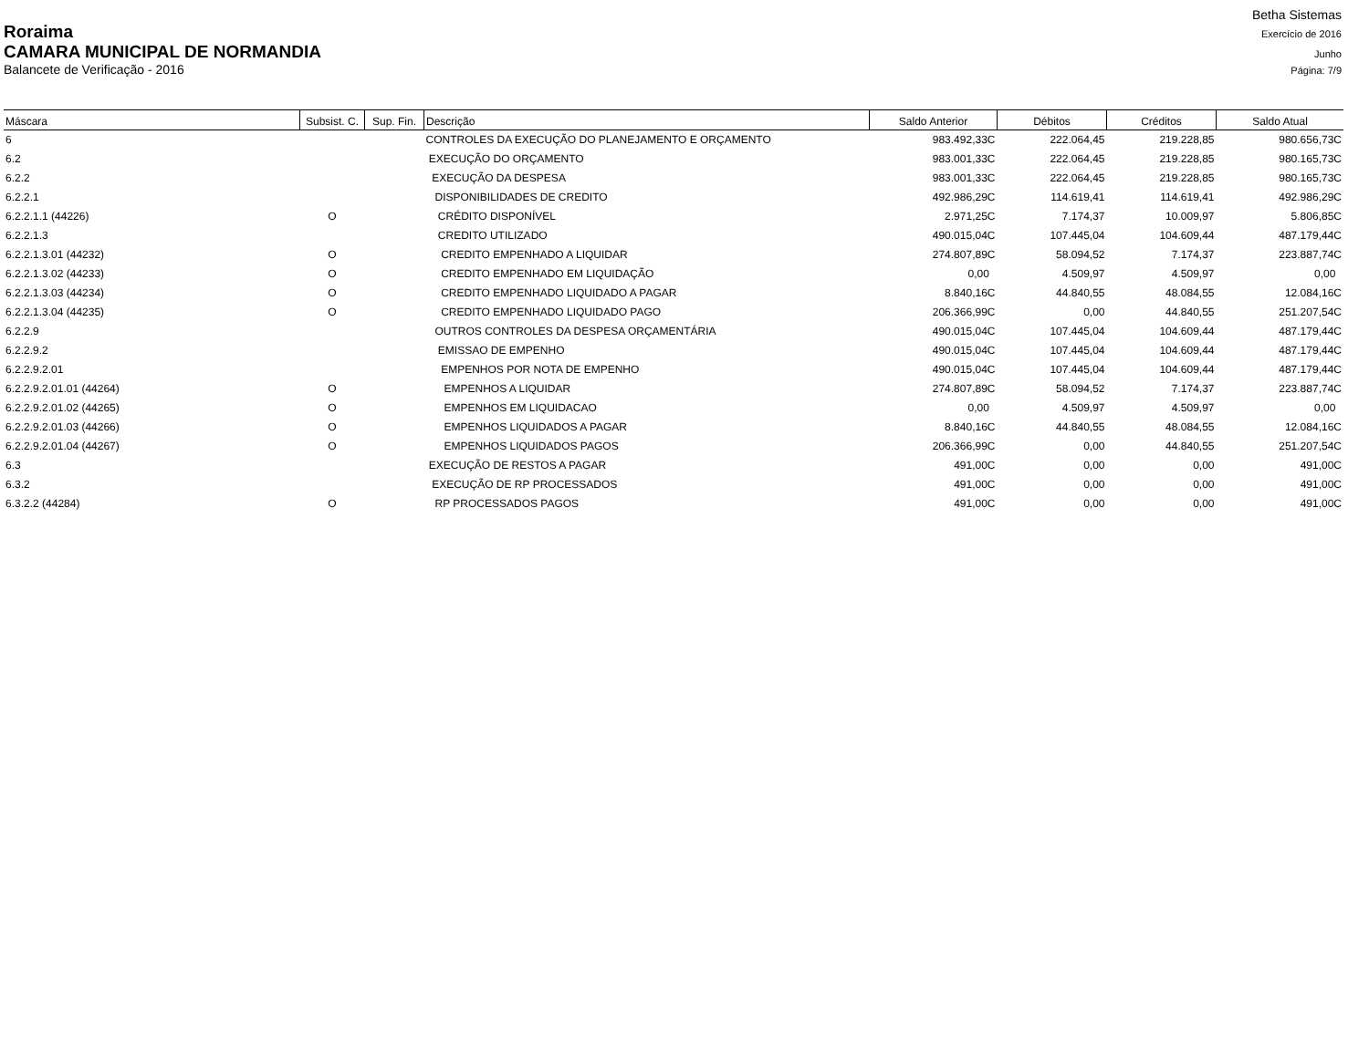Betha Sistemas
Roraima Exercício de 2016
CAMARA MUNICIPAL DE NORMANDIA Junho
Balancete de Verificação - 2016 Página: 7/9
| Máscara | Subsist. C. | Sup. Fin. | Descrição | Saldo Anterior | Débitos | Créditos | Saldo Atual |
| --- | --- | --- | --- | --- | --- | --- | --- |
| 6 | | | CONTROLES DA EXECUÇÃO DO PLANEJAMENTO E ORÇAMENTO | 983.492,33C | 222.064,45 | 219.228,85 | 980.656,73C |
| 6.2 | | | EXECUÇÃO DO ORÇAMENTO | 983.001,33C | 222.064,45 | 219.228,85 | 980.165,73C |
| 6.2.2 | | | EXECUÇÃO DA DESPESA | 983.001,33C | 222.064,45 | 219.228,85 | 980.165,73C |
| 6.2.2.1 | | | DISPONIBILIDADES DE CREDITO | 492.986,29C | 114.619,41 | 114.619,41 | 492.986,29C |
| 6.2.2.1.1 (44226) | O | | CRÉDITO DISPONÍVEL | 2.971,25C | 7.174,37 | 10.009,97 | 5.806,85C |
| 6.2.2.1.3 | | | CREDITO UTILIZADO | 490.015,04C | 107.445,04 | 104.609,44 | 487.179,44C |
| 6.2.2.1.3.01 (44232) | O | | CREDITO EMPENHADO A LIQUIDAR | 274.807,89C | 58.094,52 | 7.174,37 | 223.887,74C |
| 6.2.2.1.3.02 (44233) | O | | CREDITO EMPENHADO EM LIQUIDAÇÃO | 0,00 | 4.509,97 | 4.509,97 | 0,00 |
| 6.2.2.1.3.03 (44234) | O | | CREDITO EMPENHADO LIQUIDADO A PAGAR | 8.840,16C | 44.840,55 | 48.084,55 | 12.084,16C |
| 6.2.2.1.3.04 (44235) | O | | CREDITO EMPENHADO LIQUIDADO PAGO | 206.366,99C | 0,00 | 44.840,55 | 251.207,54C |
| 6.2.2.9 | | | OUTROS CONTROLES DA DESPESA ORÇAMENTÁRIA | 490.015,04C | 107.445,04 | 104.609,44 | 487.179,44C |
| 6.2.2.9.2 | | | EMISSAO DE EMPENHO | 490.015,04C | 107.445,04 | 104.609,44 | 487.179,44C |
| 6.2.2.9.2.01 | | | EMPENHOS POR NOTA DE EMPENHO | 490.015,04C | 107.445,04 | 104.609,44 | 487.179,44C |
| 6.2.2.9.2.01.01 (44264) | O | | EMPENHOS A LIQUIDAR | 274.807,89C | 58.094,52 | 7.174,37 | 223.887,74C |
| 6.2.2.9.2.01.02 (44265) | O | | EMPENHOS EM LIQUIDACAO | 0,00 | 4.509,97 | 4.509,97 | 0,00 |
| 6.2.2.9.2.01.03 (44266) | O | | EMPENHOS LIQUIDADOS A PAGAR | 8.840,16C | 44.840,55 | 48.084,55 | 12.084,16C |
| 6.2.2.9.2.01.04 (44267) | O | | EMPENHOS LIQUIDADOS PAGOS | 206.366,99C | 0,00 | 44.840,55 | 251.207,54C |
| 6.3 | | | EXECUÇÃO DE RESTOS A PAGAR | 491,00C | 0,00 | 0,00 | 491,00C |
| 6.3.2 | | | EXECUÇÃO DE RP PROCESSADOS | 491,00C | 0,00 | 0,00 | 491,00C |
| 6.3.2.2 (44284) | O | | RP PROCESSADOS PAGOS | 491,00C | 0,00 | 0,00 | 491,00C |